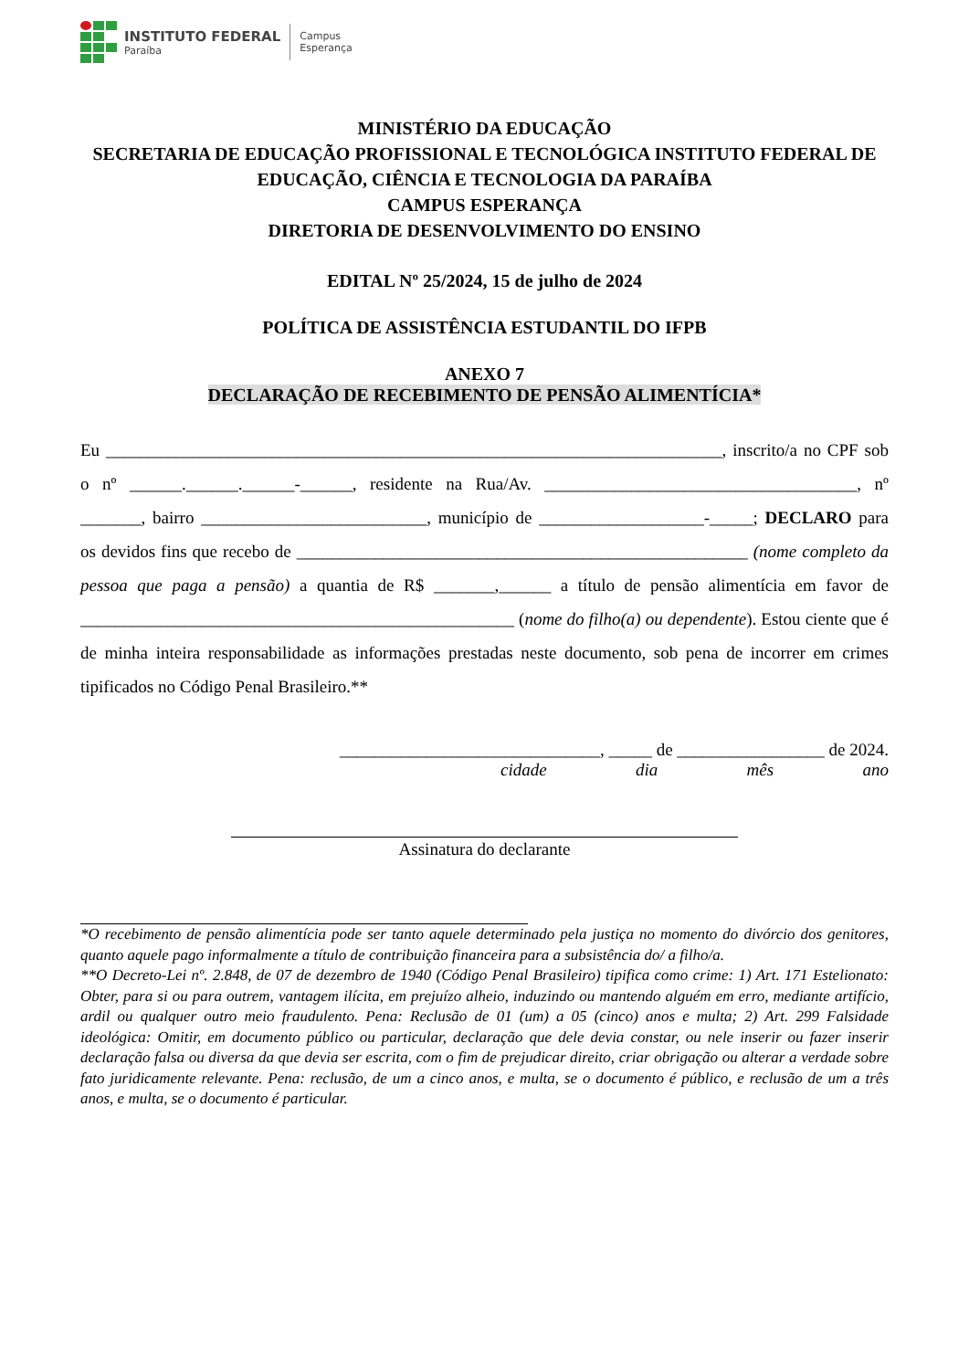INSTITUTO FEDERAL
Paraíba
Campus
Esperança
MINISTÉRIO DA EDUCAÇÃO
SECRETARIA DE EDUCAÇÃO PROFISSIONAL E TECNOLÓGICA INSTITUTO FEDERAL DE EDUCAÇÃO, CIÊNCIA E TECNOLOGIA DA PARAÍBA
CAMPUS ESPERANÇA
DIRETORIA DE DESENVOLVIMENTO DO ENSINO
EDITAL Nº 25/2024, 15 de julho de 2024
POLÍTICA DE ASSISTÊNCIA ESTUDANTIL DO IFPB
ANEXO 7
DECLARAÇÃO DE RECEBIMENTO DE PENSÃO ALIMENTÍCIA*
Eu _______________________________________________________________________, inscrito/a no CPF sob o nº ______.______.______-______, residente na Rua/Av. ____________________________________, nº _______, bairro __________________________, município de ___________________-_____; DECLARO para os devidos fins que recebo de ____________________________________________________ (nome completo da pessoa que paga a pensão) a quantia de R$ _______,______ a título de pensão alimentícia em favor de __________________________________________________ (nome do filho(a) ou dependente). Estou ciente que é de minha inteira responsabilidade as informações prestadas neste documento, sob pena de incorrer em crimes tipificados no Código Penal Brasileiro.**
______________________________, _____ de _________________ de 2024.
cidade dia mês ano
Assinatura do declarante
*O recebimento de pensão alimentícia pode ser tanto aquele determinado pela justiça no momento do divórcio dos genitores, quanto aquele pago informalmente a título de contribuição financeira para a subsistência do/ a filho/a.
**O Decreto-Lei nº. 2.848, de 07 de dezembro de 1940 (Código Penal Brasileiro) tipifica como crime: 1) Art. 171 Estelionato: Obter, para si ou para outrem, vantagem ilícita, em prejuízo alheio, induzindo ou mantendo alguém em erro, mediante artifício, ardil ou qualquer outro meio fraudulento. Pena: Reclusão de 01 (um) a 05 (cinco) anos e multa; 2) Art. 299 Falsidade ideológica: Omitir, em documento público ou particular, declaração que dele devia constar, ou nele inserir ou fazer inserir declaração falsa ou diversa da que devia ser escrita, com o fim de prejudicar direito, criar obrigação ou alterar a verdade sobre fato juridicamente relevante. Pena: reclusão, de um a cinco anos, e multa, se o documento é público, e reclusão de um a três anos, e multa, se o documento é particular.